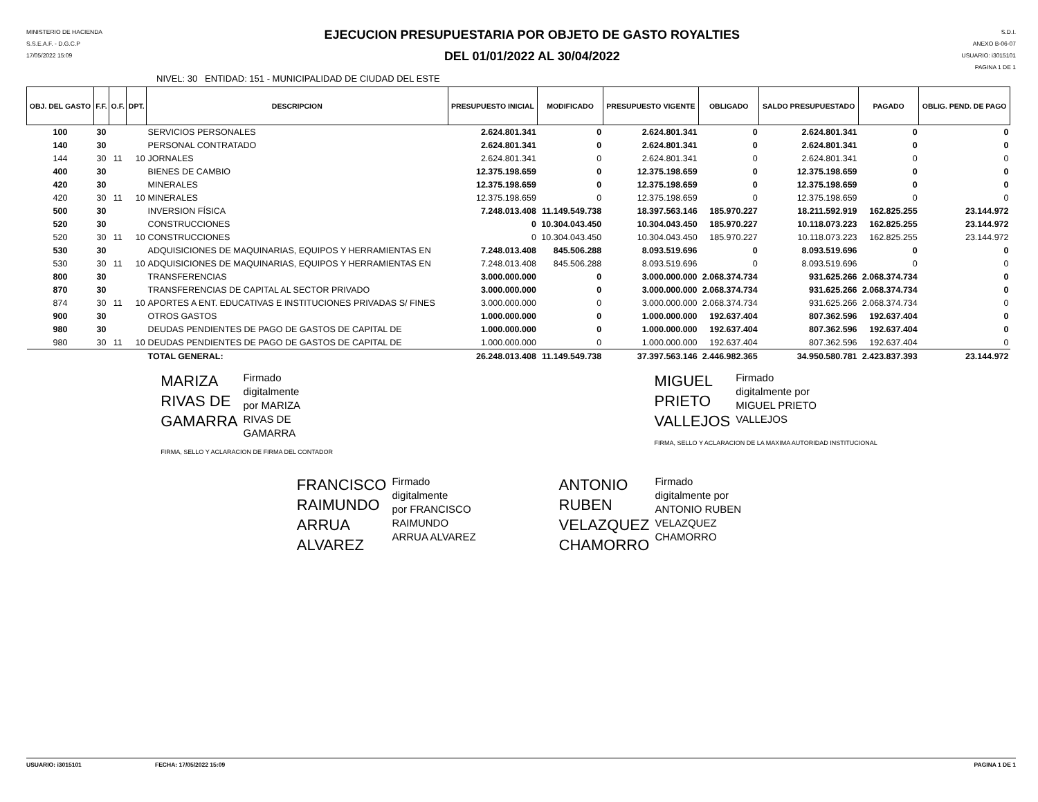MINISTERIO DE HACIENDA
S.S.E.A.F. - D.G.C.P
17/05/2022 15:09
EJECUCION PRESUPUESTARIA POR OBJETO DE GASTO ROYALTIES
DEL 01/01/2022 AL 30/04/2022
S.D.I.
ANEXO B-06-07
USUARIO: i3015101
PAGINA 1 DE 1
NIVEL: 30 ENTIDAD: 151 - MUNICIPALIDAD DE CIUDAD DEL ESTE
| OBJ. DEL GASTO | F.F. | O.F. | DPT. | DESCRIPCION | PRESUPUESTO INICIAL | MODIFICADO | PRESUPUESTO VIGENTE | OBLIGADO | SALDO PRESUPUESTADO | PAGADO | OBLIG. PEND. DE PAGO |
| --- | --- | --- | --- | --- | --- | --- | --- | --- | --- | --- | --- |
| 100 | 30 | | | SERVICIOS PERSONALES | 2.624.801.341 | 0 | 2.624.801.341 | 0 | 2.624.801.341 | 0 | 0 |
| 140 | 30 | | | PERSONAL CONTRATADO | 2.624.801.341 | 0 | 2.624.801.341 | 0 | 2.624.801.341 | 0 | 0 |
| 144 | 30 | 11 | 10 | JORNALES | 2.624.801.341 | 0 | 2.624.801.341 | 0 | 2.624.801.341 | 0 | 0 |
| 400 | 30 | | | BIENES DE CAMBIO | 12.375.198.659 | 0 | 12.375.198.659 | 0 | 12.375.198.659 | 0 | 0 |
| 420 | 30 | | | MINERALES | 12.375.198.659 | 0 | 12.375.198.659 | 0 | 12.375.198.659 | 0 | 0 |
| 420 | 30 | 11 | 10 | MINERALES | 12.375.198.659 | 0 | 12.375.198.659 | 0 | 12.375.198.659 | 0 | 0 |
| 500 | 30 | | | INVERSION FÍSICA | 7.248.013.408 | 11.149.549.738 | 18.397.563.146 | 185.970.227 | 18.211.592.919 | 162.825.255 | 23.144.972 |
| 520 | 30 | | | CONSTRUCCIONES | 0 | 10.304.043.450 | 10.304.043.450 | 185.970.227 | 10.118.073.223 | 162.825.255 | 23.144.972 |
| 520 | 30 | 11 | 10 | CONSTRUCCIONES | 0 | 10.304.043.450 | 10.304.043.450 | 185.970.227 | 10.118.073.223 | 162.825.255 | 23.144.972 |
| 530 | 30 | | | ADQUISICIONES DE MAQUINARIAS, EQUIPOS Y HERRAMIENTAS EN | 7.248.013.408 | 845.506.288 | 8.093.519.696 | 0 | 8.093.519.696 | 0 | 0 |
| 530 | 30 | 11 | 10 | ADQUISICIONES DE MAQUINARIAS, EQUIPOS Y HERRAMIENTAS EN | 7.248.013.408 | 845.506.288 | 8.093.519.696 | 0 | 8.093.519.696 | 0 | 0 |
| 800 | 30 | | | TRANSFERENCIAS | 3.000.000.000 | 0 | 3.000.000.000 | 2.068.374.734 | 931.625.266 | 2.068.374.734 | 0 |
| 870 | 30 | | | TRANSFERENCIAS DE CAPITAL AL SECTOR PRIVADO | 3.000.000.000 | 0 | 3.000.000.000 | 2.068.374.734 | 931.625.266 | 2.068.374.734 | 0 |
| 874 | 30 | 11 | 10 | APORTES A ENT. EDUCATIVAS E INSTITUCIONES PRIVADAS S/ FINES | 3.000.000.000 | 0 | 3.000.000.000 | 2.068.374.734 | 931.625.266 | 2.068.374.734 | 0 |
| 900 | 30 | | | OTROS GASTOS | 1.000.000.000 | 0 | 1.000.000.000 | 192.637.404 | 807.362.596 | 192.637.404 | 0 |
| 980 | 30 | | | DEUDAS PENDIENTES DE PAGO DE GASTOS DE CAPITAL DE | 1.000.000.000 | 0 | 1.000.000.000 | 192.637.404 | 807.362.596 | 192.637.404 | 0 |
| 980 | 30 | 11 | 10 | DEUDAS PENDIENTES DE PAGO DE GASTOS DE CAPITAL DE | 1.000.000.000 | 0 | 1.000.000.000 | 192.637.404 | 807.362.596 | 192.637.404 | 0 |
| | | | | TOTAL GENERAL: | 26.248.013.408 | 11.149.549.738 | 37.397.563.146 | 2.446.982.365 | 34.950.580.781 | 2.423.837.393 | 23.144.972 |
MARIZA
RIVAS DE
GAMARRA
Firmado
digitalmente
por MARIZA
RIVAS DE
GAMARRA
FIRMA, SELLO Y ACLARACION DE FIRMA DEL CONTADOR
MIGUEL
PRIETO
VALLEJOS
Firmado
digitalmente por
MIGUEL PRIETO
VALLEJOS
FIRMA, SELLO Y ACLARACION DE LA MAXIMA AUTORIDAD INSTITUCIONAL
FRANCISCO
RAIMUNDO
ARRUA
ALVAREZ
Firmado
digitalmente
por FRANCISCO
RAIMUNDO
ARRUA ALVAREZ
ANTONIO
RUBEN
VELAZQUEZ
CHAMORRO
Firmado
digitalmente por
ANTONIO RUBEN
VELAZQUEZ
CHAMORRO
USUARIO: i3015101 FECHA: 17/05/2022 15:09 PAGINA 1 DE 1